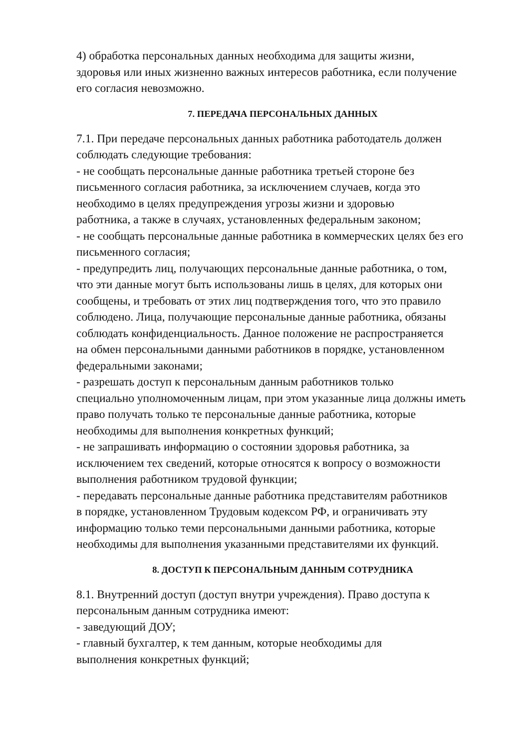4) обработка персональных данных необходима для защиты жизни,
здоровья или иных жизненно важных интересов работника, если получение
его согласия невозможно.
7. ПЕРЕДАЧА ПЕРСОНАЛЬНЫХ ДАННЫХ
7.1. При передаче персональных данных работника работодатель должен
соблюдать следующие требования:
- не сообщать персональные данные работника третьей стороне без
письменного согласия работника, за исключением случаев, когда это
необходимо в целях предупреждения угрозы жизни и здоровью
работника, а также в случаях, установленных федеральным законом;
- не сообщать персональные данные работника в коммерческих целях без его
письменного согласия;
- предупредить лиц, получающих персональные данные работника, о том,
что эти данные могут быть использованы лишь в целях, для которых они
сообщены, и требовать от этих лиц подтверждения того, что это правило
соблюдено. Лица, получающие персональные данные работника, обязаны
соблюдать конфиденциальность. Данное положение не распространяется
на обмен персональными данными работников в порядке, установленном
федеральными законами;
- разрешать доступ к персональным данным работников только
специально уполномоченным лицам, при этом указанные лица должны иметь
право получать только те персональные данные работника, которые
необходимы для выполнения конкретных функций;
- не запрашивать информацию о состоянии здоровья работника, за
исключением тех сведений, которые относятся к вопросу о возможности
выполнения работником трудовой функции;
- передавать персональные данные работника представителям работников
в порядке, установленном Трудовым кодексом РФ, и ограничивать эту
информацию только теми персональными данными работника, которые
необходимы для выполнения указанными представителями их функций.
8. ДОСТУП К ПЕРСОНАЛЬНЫМ ДАННЫМ СОТРУДНИКА
8.1. Внутренний доступ (доступ внутри учреждения). Право доступа к
персональным данным сотрудника имеют:
- заведующий ДОУ;
- главный бухгалтер, к тем данным, которые необходимы для
выполнения конкретных функций;